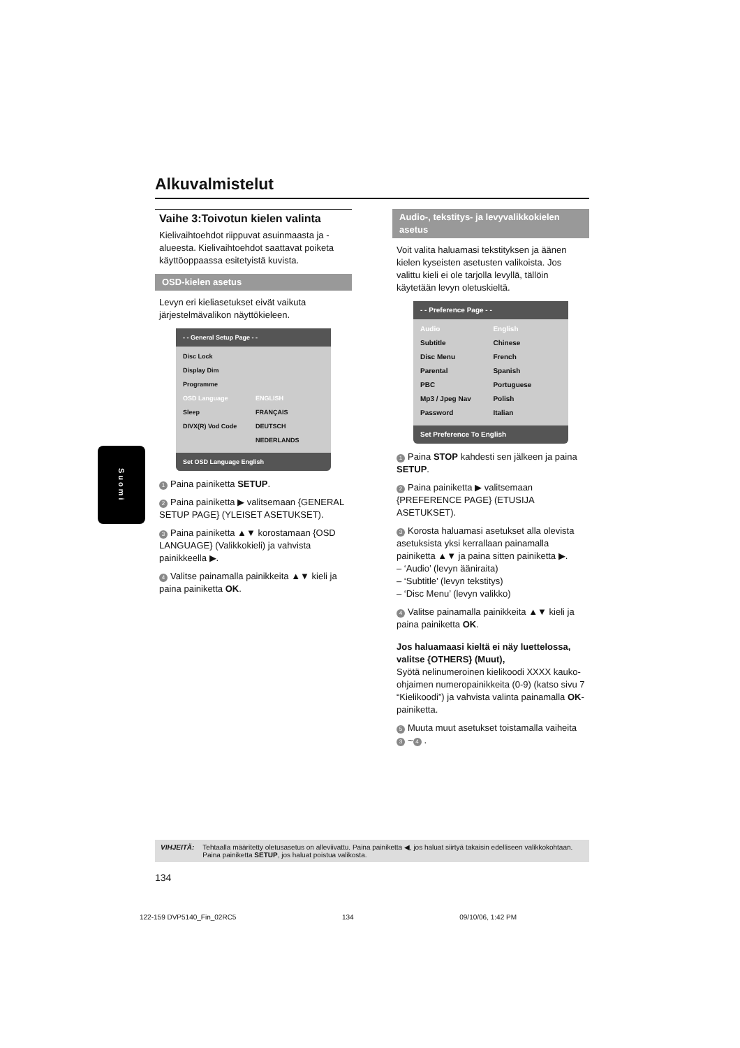Alkuvalmistelut
Vaihe 3:Toivotun kielen valinta
Kielivaihtoehdot riippuvat asuinmaasta ja -alueesta. Kielivaihtoehdot saattavat poiketa käyttöoppaassa esitetyistä kuvista.
OSD-kielen asetus
Levyn eri kieliasetukset eivät vaikuta järjestelmävalikon näyttökieleen.
- - General Setup Page - -
| Disc Lock | |
| Display Dim | |
| Programme | |
| OSD Language | ENGLISH |
| Sleep | FRANÇAIS |
| DIVX(R) Vod Code | DEUTSCH |
| | NEDERLANDS |
Set OSD Language English
1 Paina painiketta SETUP.
2 Paina painiketta ▶ valitsemaan {GENERAL SETUP PAGE} (YLEISET ASETUKSET).
3 Paina painiketta ▲▼ korostamaan {OSD LANGUAGE} (Valikkokieli) ja vahvista painikkeella ▶.
4 Valitse painamalla painikkeita ▲▼ kieli ja paina painiketta OK.
Audio-, tekstitys- ja levyvalikkokielen asetus
Voit valita haluamasi tekstityksen ja äänen kielen kyseisten asetusten valikoista. Jos valittu kieli ei ole tarjolla levyllä, tällöin käytetään levyn oletuskieltä.
- - Preference Page - -
| Audio | English |
| Subtitle | Chinese |
| Disc Menu | French |
| Parental | Spanish |
| PBC | Portuguese |
| Mp3 / Jpeg Nav | Polish |
| Password | Italian |
Set Preference To English
1 Paina STOP kahdesti sen jälkeen ja paina SETUP.
2 Paina painiketta ▶ valitsemaan {PREFERENCE PAGE} (ETUSIJA ASETUKSET).
3 Korosta haluamasi asetukset alla olevista asetuksista yksi kerrallaan painamalla painiketta ▲▼ ja paina sitten painiketta ▶.
– ‘Audio’ (levyn ääniraita)
– ‘Subtitle’ (levyn tekstitys)
– ‘Disc Menu’ (levyn valikko)
4 Valitse painamalla painikkeita ▲▼ kieli ja paina painiketta OK.
Jos haluamaasi kieltä ei näy luettelossa, valitse {OTHERS} (Muut),
Syötä nelinumeroinen kielikoodi XXXX kauko-ohjaimen numeropainikkeita (0-9) (katso sivu 7 “Kielikoodi”) ja vahvista valinta painamalla OK-painiketta.
5 Muuta muut asetukset toistamalla vaiheita 3 ~ 4.
Suomi
VIHJEITÄ: Tehtaalla määritetty oletusasetus on alleviivattu. Paina painiketta ◀, jos haluat siirtyä takaisin edelliseen valikkokohtaan. Paina painiketta SETUP, jos haluat poistua valikosta.
134
122-159 DVP5140_Fin_02RC5 134 09/10/06, 1:42 PM